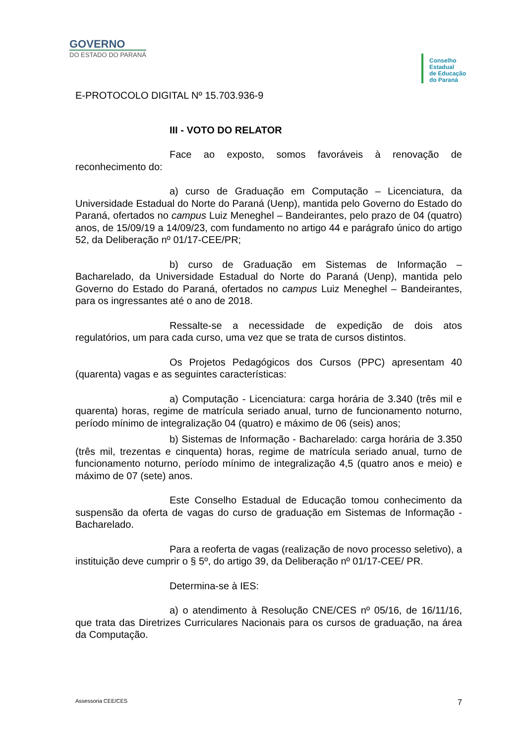GOVERNO
DO ESTADO DO PARANÁ
Conselho
Estadual
de Educação
do Paraná
E-PROTOCOLO DIGITAL Nº 15.703.936-9
III - VOTO DO RELATOR
Face ao exposto, somos favoráveis à renovação de reconhecimento do:
a) curso de Graduação em Computação – Licenciatura, da Universidade Estadual do Norte do Paraná (Uenp), mantida pelo Governo do Estado do Paraná, ofertados no campus Luiz Meneghel – Bandeirantes, pelo prazo de 04 (quatro) anos, de 15/09/19 a 14/09/23, com fundamento no artigo 44 e parágrafo único do artigo 52, da Deliberação nº 01/17-CEE/PR;
b) curso de Graduação em Sistemas de Informação – Bacharelado, da Universidade Estadual do Norte do Paraná (Uenp), mantida pelo Governo do Estado do Paraná, ofertados no campus Luiz Meneghel – Bandeirantes, para os ingressantes até o ano de 2018.
Ressalte-se a necessidade de expedição de dois atos regulatórios, um para cada curso, uma vez que se trata de cursos distintos.
Os Projetos Pedagógicos dos Cursos (PPC) apresentam 40 (quarenta) vagas e as seguintes características:
a) Computação - Licenciatura: carga horária de 3.340 (três mil e quarenta) horas, regime de matrícula seriado anual, turno de funcionamento noturno, período mínimo de integralização 04 (quatro) e máximo de 06 (seis) anos;
b) Sistemas de Informação - Bacharelado: carga horária de 3.350 (três mil, trezentas e cinquenta) horas, regime de matrícula seriado anual, turno de funcionamento noturno, período mínimo de integralização 4,5 (quatro anos e meio) e máximo de 07 (sete) anos.
Este Conselho Estadual de Educação tomou conhecimento da suspensão da oferta de vagas do curso de graduação em Sistemas de Informação - Bacharelado.
Para a reoferta de vagas (realização de novo processo seletivo), a instituição deve cumprir o § 5º, do artigo 39, da Deliberação nº 01/17-CEE/ PR.
Determina-se à IES:
a) o atendimento à Resolução CNE/CES nº 05/16, de 16/11/16, que trata das Diretrizes Curriculares Nacionais para os cursos de graduação, na área da Computação.
Assessoria CEE/CES 7